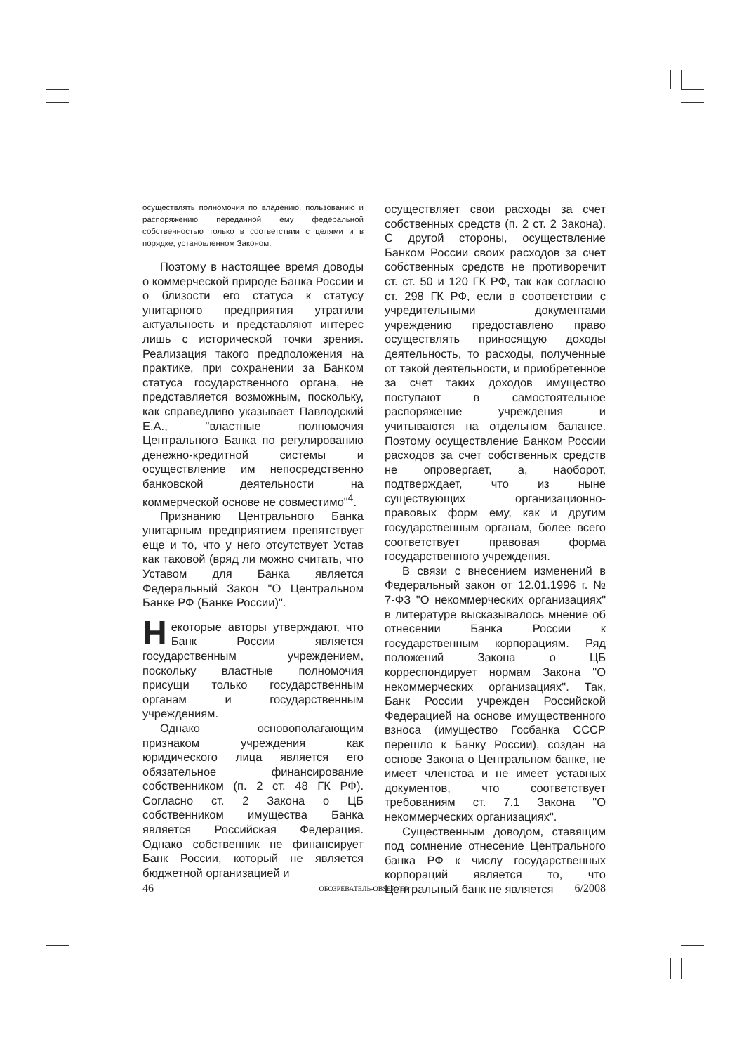осуществлять полномочия по владению, пользованию и распоряжению переданной ему федеральной собственностью только в соответствии с целями и в порядке, установленном Законом.
Поэтому в настоящее время доводы о коммерческой природе Банка России и о близости его статуса к статусу унитарного предприятия утратили актуальность и представляют интерес лишь с исторической точки зрения. Реализация такого предположения на практике, при сохранении за Банком статуса государственного органа, не представляется возможным, поскольку, как справедливо указывает Павлодский Е.А., "властные полномочия Центрального Банка по регулированию денежно-кредитной системы и осуществление им непосредственно банковской деятельности на коммерческой основе не совместимо"<sup>4</sup>.
Признанию Центрального Банка унитарным предприятием препятствует еще и то, что у него отсутствует Устав как таковой (вряд ли можно считать, что Уставом для Банка является Федеральный Закон "О Центральном Банке РФ (Банке России)".
Некоторые авторы утверждают, что Банк России является государственным учреждением, поскольку властные полномочия присущи только государственным органам и государственным учреждениям.
Однако основополагающим признаком учреждения как юридического лица является его обязательное финансирование собственником (п. 2 ст. 48 ГК РФ). Согласно ст. 2 Закона о ЦБ собственником имущества Банка является Российская Федерация. Однако собственник не финансирует Банк России, который не является бюджетной организацией и
осуществляет свои расходы за счет собственных средств (п. 2 ст. 2 Закона). С другой стороны, осуществление Банком России своих расходов за счет собственных средств не противоречит ст. ст. 50 и 120 ГК РФ, так как согласно ст. 298 ГК РФ, если в соответствии с учредительными документами учреждению предоставлено право осуществлять приносящую доходы деятельность, то расходы, полученные от такой деятельности, и приобретенное за счет таких доходов имущество поступают в самостоятельное распоряжение учреждения и учитываются на отдельном балансе. Поэтому осуществление Банком России расходов за счет собственных средств не опровергает, а, наоборот, подтверждает, что из ныне существующих организационно-правовых форм ему, как и другим государственным органам, более всего соответствует правовая форма государственного учреждения.
В связи с внесением изменений в Федеральный закон от 12.01.1996 г. № 7-ФЗ "О некоммерческих организациях" в литературе высказывалось мнение об отнесении Банка России к государственным корпорациям. Ряд положений Закона о ЦБ корреспондирует нормам Закона "О некоммерческих организациях". Так, Банк России учрежден Российской Федерацией на основе имущественного взноса (имущество Госбанка СССР перешло к Банку России), создан на основе Закона о Центральном банке, не имеет членства и не имеет уставных документов, что соответствует требованиям ст. 7.1 Закона "О некоммерческих организациях".
Существенным доводом, ставящим под сомнение отнесение Центрального банка РФ к числу государственных корпораций является то, что Центральный банк не является
46 ОБОЗРЕВАТЕЛЬ-OBSERVER 6/2008